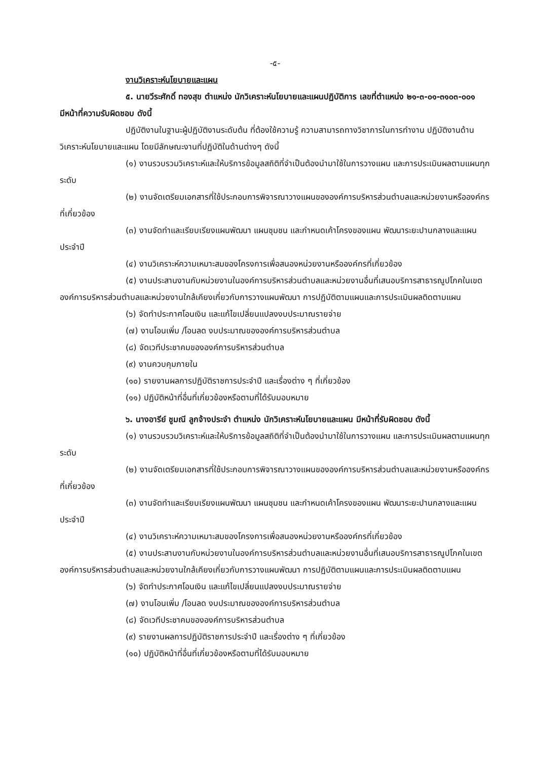-๕-
งานวิเคราะห์นโยบายและแผน
๕. นายวีระศักดิ์ ทองสุข ตำแหน่ง นักวิเคราะห์นโยบายและแผนปฏิบัติการ เลขที่ตำแหน่ง ๒๑-๓-๐๑-๓๑๐๓-๐๐๑ มีหน้าที่ความรับผิดชอบ ดังนี้
ปฏิบัติงานในฐานะผู้ปฏิบัติงานระดับต้น ที่ต้องใช้ความรู้ ความสามารถทางวิชาการในการทำงาน ปฏิบัติงานด้านวิเคราะห์นโยบายและแผน โดยมีลักษณะงานที่ปฏิบัติในด้านต่างๆ ดังนี้
(๑) งานรวบรวมวิเคราะห์และให้บริการข้อมูลสถิติที่จำเป็นต้องนำมาใช้ในการวางแผน และการประเมินผลตามแผนทุกระดับ
(๒) งานจัดเตรียมเอกสารที่ใช้ประกอบการพิจารณาวางแผนขององค์การบริหารส่วนตำบลและหน่วยงานหรือองค์กรที่เกี่ยวข้อง
(๓) งานจัดทำและเรียบเรียงแผนพัฒนา แผนชุมชน และกำหนดเค้าโครงของแผน พัฒนาระยะปานกลางและแผนประจำปี
(๔) งานวิเคราะห์ความเหมาะสมของโครงการเพื่อสนองหน่วยงานหรือองค์กรที่เกี่ยวข้อง
(๕) งานประสานงานกับหน่วยงานในองค์การบริหารส่วนตำบลและหน่วยงานอื่นที่เสนอบริการสาธารณูปโภคในเขตองค์การบริหารส่วนตำบลและหน่วยงานใกล้เคียงเกี่ยวกับการวางแผนพัฒนา การปฏิบัติตามแผนและการประเมินผลติดตามแผน
(๖) จัดทำประกาศโอนเงิน และแก้ไขเปลี่ยนแปลงงบประมาณรายจ่าย
(๗) งานโอนเพิ่ม /โอนลด งบประมาณขององค์การบริหารส่วนตำบล
(๘) จัดเวทีประชาคมขององค์การบริหารส่วนตำบล
(๙) งานควบคุมภายใน
(๑๐) รายงานผลการปฏิบัติราชการประจำปี และเรื่องต่าง ๆ ที่เกี่ยวข้อง
(๑๑) ปฏิบัติหน้าที่อื่นที่เกี่ยวข้องหรือตามที่ได้รับมอบหมาย
๖. นางอารีย์ ชูมณี ลูกจ้างประจำ ตำแหน่ง นักวิเคราะห์นโยบายและแผน มีหน้าที่รับผิดชอบ ดังนี้
(๑) งานรวบรวมวิเคราะห์และให้บริการข้อมูลสถิติที่จำเป็นต้องนำมาใช้ในการวางแผน และการประเมินผลตามแผนทุกระดับ
(๒) งานจัดเตรียมเอกสารที่ใช้ประกอบการพิจารณาวางแผนขององค์การบริหารส่วนตำบลและหน่วยงานหรือองค์กรที่เกี่ยวข้อง
(๓) งานจัดทำและเรียบเรียงแผนพัฒนา แผนชุมชน และกำหนดเค้าโครงของแผน พัฒนาระยะปานกลางและแผนประจำปี
(๔) งานวิเคราะห์ความเหมาะสมของโครงการเพื่อสนองหน่วยงานหรือองค์กรที่เกี่ยวข้อง
(๕) งานประสานงานกับหน่วยงานในองค์การบริหารส่วนตำบลและหน่วยงานอื่นที่เสนอบริการสาธารณูปโภคในเขตองค์การบริหารส่วนตำบลและหน่วยงานใกล้เคียงเกี่ยวกับการวางแผนพัฒนา การปฏิบัติตามแผนและการประเมินผลติดตามแผน
(๖) จัดทำประกาศโอนเงิน และแก้ไขเปลี่ยนแปลงงบประมาณรายจ่าย
(๗) งานโอนเพิ่ม /โอนลด งบประมาณขององค์การบริหารส่วนตำบล
(๘) จัดเวทีประชาคมขององค์การบริหารส่วนตำบล
(๙) รายงานผลการปฏิบัติราชการประจำปี และเรื่องต่าง ๆ ที่เกี่ยวข้อง
(๑๐) ปฏิบัติหน้าที่อื่นที่เกี่ยวข้องหรือตามที่ได้รับมอบหมาย